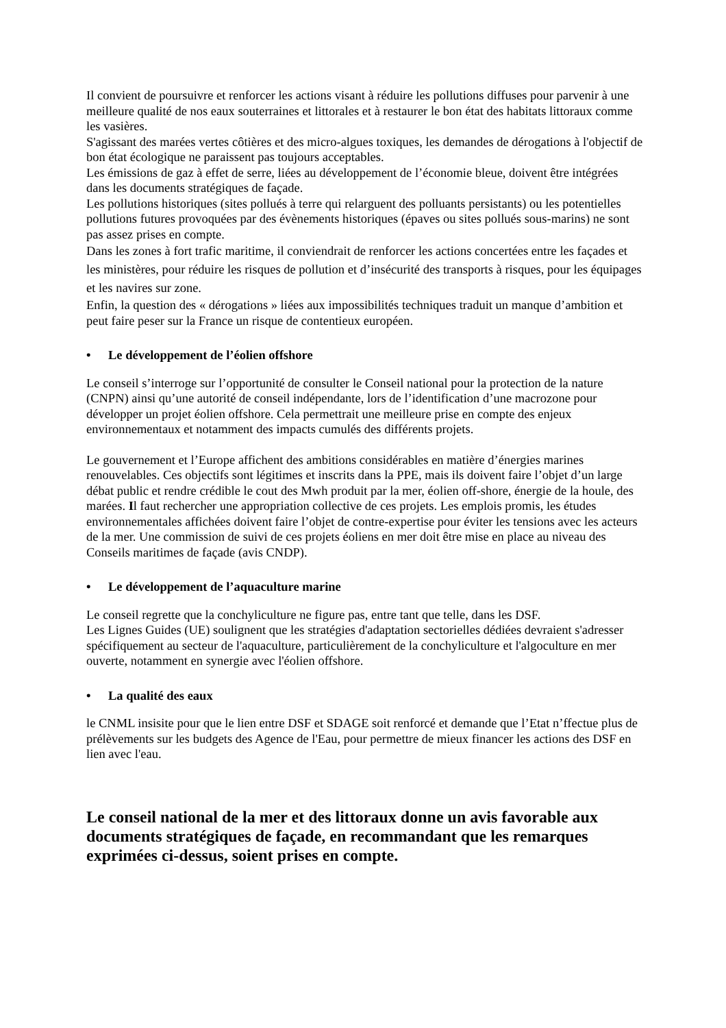Il convient de poursuivre et renforcer les actions visant à réduire les pollutions diffuses pour parvenir à une meilleure qualité de nos eaux souterraines et littorales et à restaurer le bon état des habitats littoraux comme les vasières.
S'agissant des marées vertes côtières et des micro-algues toxiques, les demandes de dérogations à l'objectif de bon état écologique ne paraissent pas toujours acceptables.
Les émissions de gaz à effet de serre, liées au développement de l’économie bleue, doivent être intégrées dans les documents stratégiques de façade.
Les pollutions historiques (sites pollués à terre qui relarguent des polluants persistants) ou les potentielles pollutions futures provoquées par des évènements historiques (épaves ou sites pollués sous-marins) ne sont pas assez prises en compte.
Dans les zones à fort trafic maritime, il conviendrait de renforcer les actions concertées entre les façades et les ministères, pour réduire les risques de pollution et d’insécurité des transports à risques, pour les équipages et les navires sur zone.
Enfin, la question des « dérogations » liées aux impossibilités techniques traduit un manque d’ambition et peut faire peser sur la France un risque de contentieux européen.
• Le développement de l’éolien offshore
Le conseil s’interroge sur l’opportunité de consulter le Conseil national pour la protection de la nature (CNPN) ainsi qu’une autorité de conseil indépendante, lors de l’identification d’une macrozone pour développer un projet éolien offshore. Cela permettrait une meilleure prise en compte des enjeux environnementaux et notamment des impacts cumulés des différents projets.
Le gouvernement et l’Europe affichent des ambitions considérables en matière d’énergies marines renouvelables. Ces objectifs sont légitimes et inscrits dans la PPE, mais ils doivent faire l’objet d’un large débat public et rendre crédible le cout des Mwh produit par la mer, éolien off-shore, énergie de la houle, des marées. Il faut rechercher une appropriation collective de ces projets. Les emplois promis, les études environnementales affichées doivent faire l’objet de contre-expertise pour éviter les tensions avec les acteurs de la mer. Une commission de suivi de ces projets éoliens en mer doit être mise en place au niveau des Conseils maritimes de façade (avis CNDP).
• Le développement de l’aquaculture marine
Le conseil regrette que la conchyliculture ne figure pas, entre tant que telle, dans les DSF.
Les Lignes Guides (UE) soulignent que les stratégies d'adaptation sectorielles dédiées devraient s'adresser spécifiquement au secteur de l'aquaculture, particulièrement de la conchyliculture et l'algoculture en mer ouverte, notamment en synergie avec l'éolien offshore.
• La qualité des eaux
le CNML insisite pour que le lien entre DSF et SDAGE soit renforcé et demande que l’Etat n’ffectue plus de prélèvements sur les budgets des Agence de l'Eau, pour permettre de mieux financer les actions des DSF en lien avec l'eau.
Le conseil national de la mer et des littoraux donne un avis favorable aux documents stratégiques de façade, en recommandant que les remarques exprimées ci-dessus, soient prises en compte.